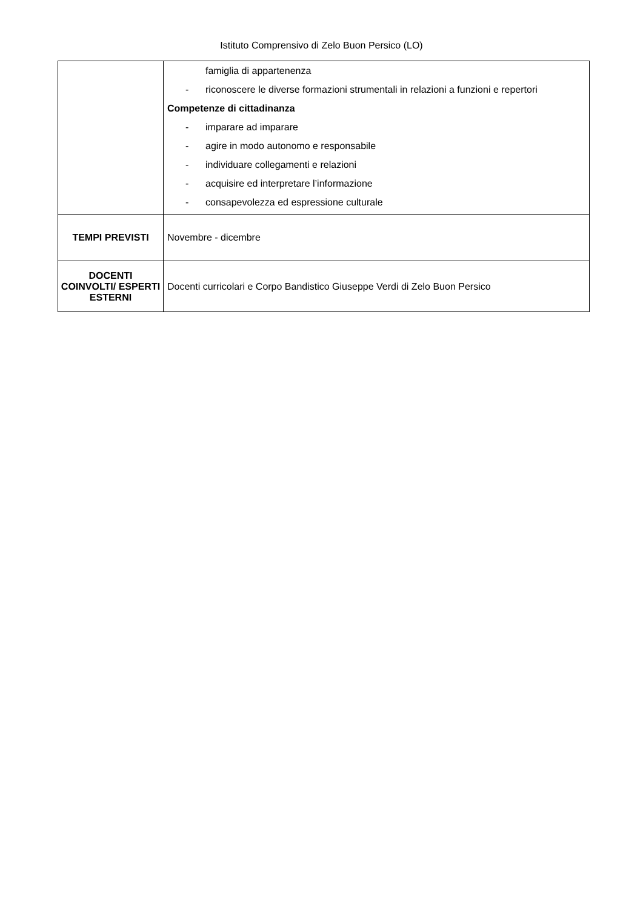Istituto Comprensivo di Zelo Buon Persico (LO)
| | famiglia di appartenenza - riconoscere le diverse formazioni strumentali in relazioni a funzioni e repertori Competenze di cittadinanza - imparare ad imparare - agire in modo autonomo e responsabile - individuare collegamenti e relazioni - acquisire ed interpretare l’informazione - consapevolezza ed espressione culturale |
| TEMPI PREVISTI | Novembre - dicembre |
| DOCENTI COINVOLTI/ ESPERTI ESTERNI | Docenti curricolari e Corpo Bandistico Giuseppe Verdi di Zelo Buon Persico |